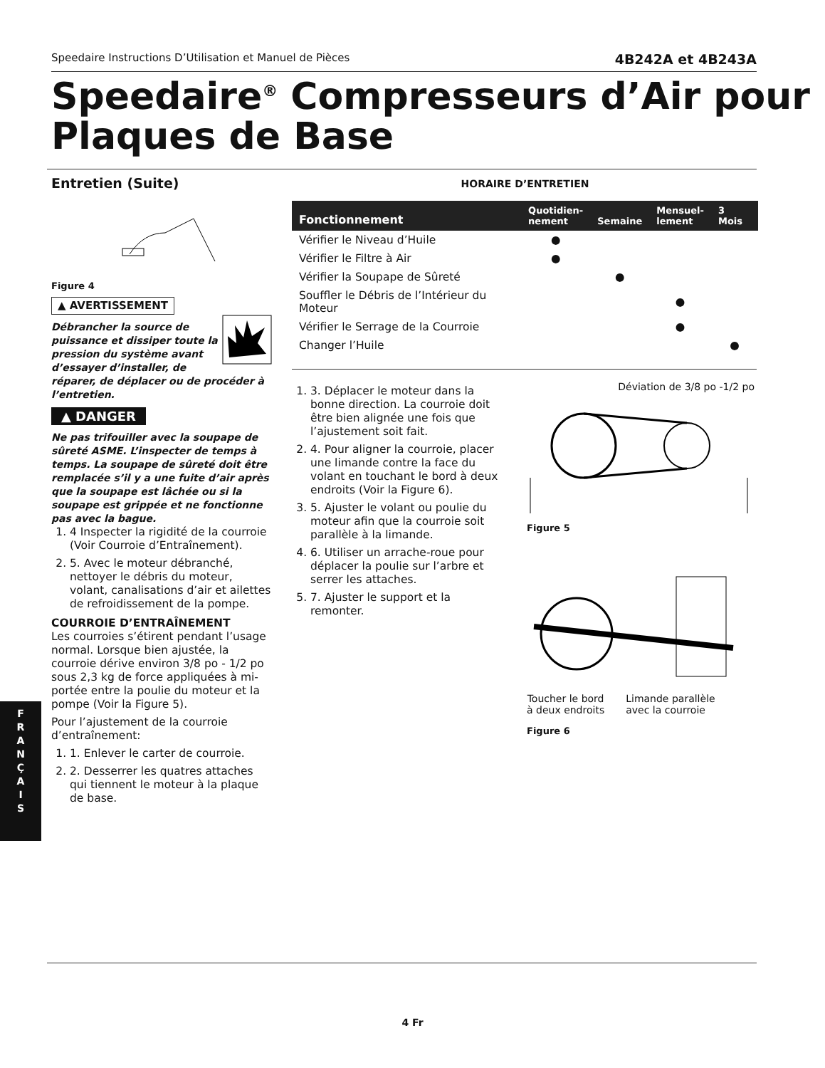Speedaire Instructions D’Utilisation et Manuel de Pièces 4B242A et 4B243A
Speedaire<sup>®</sup> Compresseurs d’Air pour Plaques de Base
Entretien (Suite)
Figure 4
▲ AVERTISSEMENT
Débrancher la source de puissance et dissiper toute la pression du système avant d’essayer d’installer, de réparer, de déplacer ou de procéder à l’entretien.
▲ DANGER
Ne pas trifouiller avec la soupape de sûreté ASME. L’inspecter de temps à temps. La soupape de sûreté doit être remplacée s’il y a une fuite d’air après que la soupape est lâchée ou si la soupape est grippée et ne fonctionne pas avec la bague.
1. 4 Inspecter la rigidité de la courroie (Voir Courroie d’Entraînement).
2. 5. Avec le moteur débranché, nettoyer le débris du moteur, volant, canalisations d’air et ailettes de refroidissement de la pompe.
COURROIE D’ENTRAÎNEMENT
Les courroies s’étirent pendant l’usage normal. Lorsque bien ajustée, la courroie dérive environ 3/8 po - 1/2 po sous 2,3 kg de force appliquées à mi-portée entre la poulie du moteur et la pompe (Voir la Figure 5).
Pour l’ajustement de la courroie d’entraînement:
1. 1. Enlever le carter de courroie.
2. 2. Desserrer les quatres attaches qui tiennent le moteur à la plaque de base.
HORAIRE D’ENTRETIEN
| Fonctionnement | Quotidien- nement | Semaine | Mensuel- lement | 3 Mois |
| --- | --- | --- | --- | --- |
| Vérifier le Niveau d’Huile | ● | | | |
| Vérifier le Filtre à Air | ● | | | |
| Vérifier la Soupape de Sûreté | | ● | | |
| Souffler le Débris de l’Intérieur du Moteur | | | ● | |
| Vérifier le Serrage de la Courroie | | | ● | |
| Changer l’Huile | | | | ● |
1. 3. Déplacer le moteur dans la bonne direction. La courroie doit être bien alignée une fois que l’ajustement soit fait.
2. 4. Pour aligner la courroie, placer une limande contre la face du volant en touchant le bord à deux endroits (Voir la Figure 6).
3. 5. Ajuster le volant ou poulie du moteur afin que la courroie soit parallèle à la limande.
4. 6. Utiliser un arrache-roue pour déplacer la poulie sur l’arbre et serrer les attaches.
5. 7. Ajuster le support et la remonter.
Déviation de 3/8 po -1/2 po
Figure 5
Toucher le bord
à deux endroits Limande parallèle
avec la courroie
Figure 6
F
R
A
N
Ç
A
I
S
4 Fr